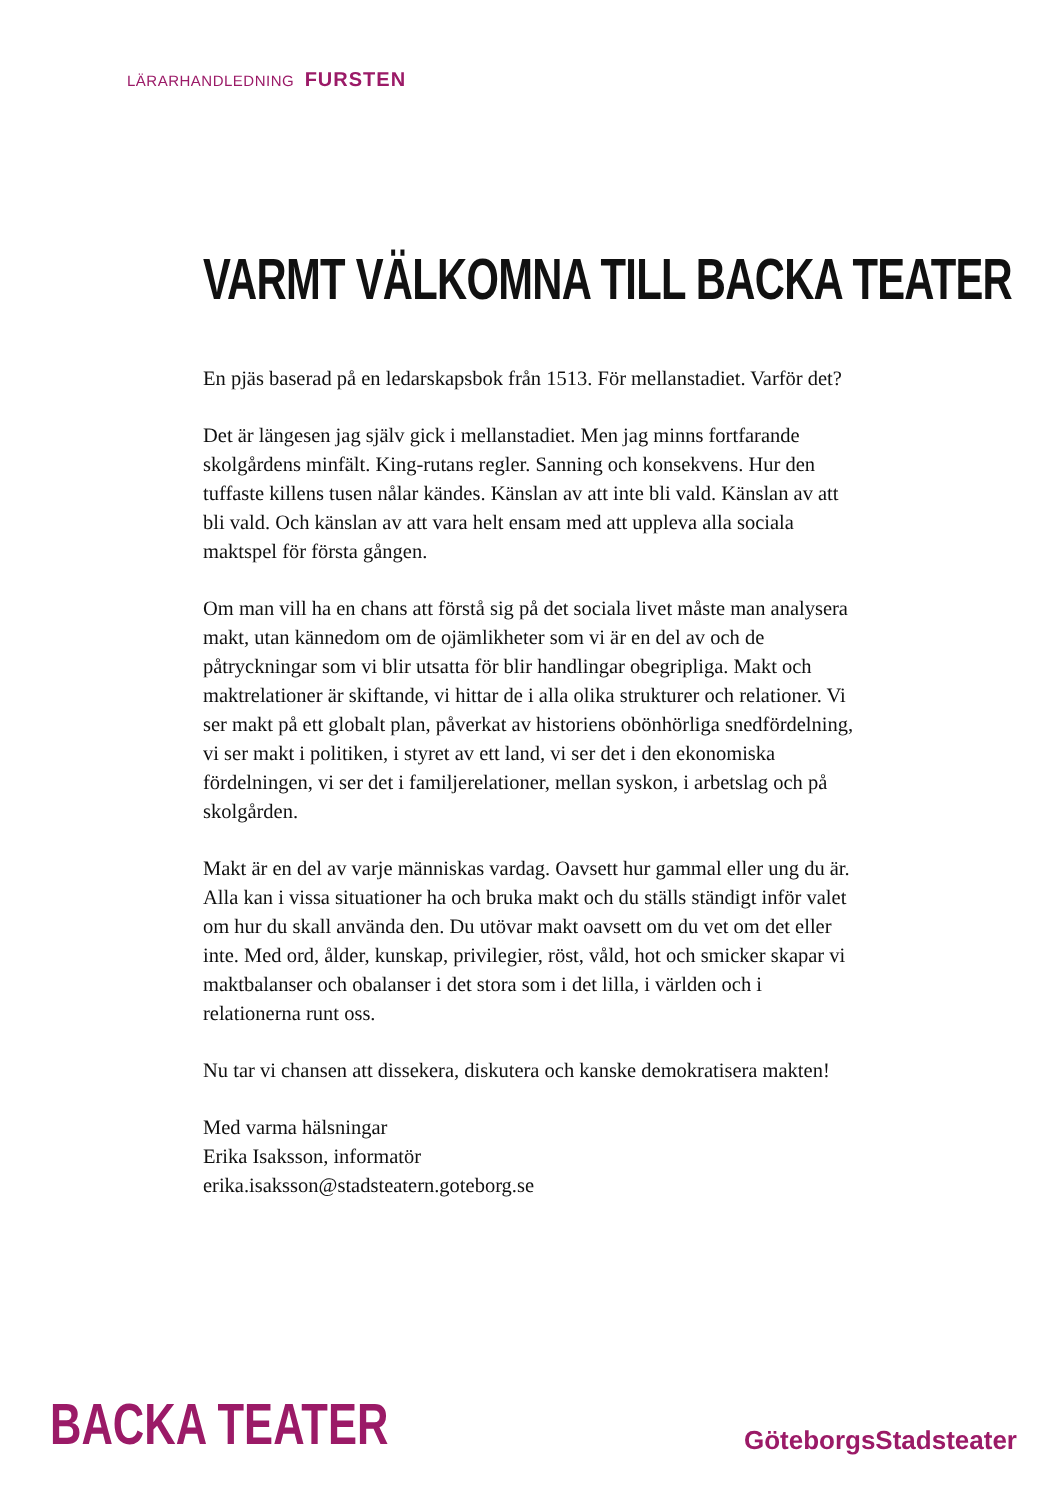LÄRARHANDLEDNING FURSTEN
VARMT VÄLKOMNA TILL BACKA TEATER
En pjäs baserad på en ledarskapsbok från 1513. För mellanstadiet. Varför det?
Det är längesen jag själv gick i mellanstadiet. Men jag minns fortfarande skolgårdens minfält. King-rutans regler. Sanning och konsekvens. Hur den tuffaste killens tusen nålar kändes. Känslan av att inte bli vald. Känslan av att bli vald. Och känslan av att vara helt ensam med att uppleva alla sociala maktspel för första gången.
Om man vill ha en chans att förstå sig på det sociala livet måste man analysera makt, utan kännedom om de ojämlikheter som vi är en del av och de påtryckningar som vi blir utsatta för blir handlingar obegripliga. Makt och maktrelationer är skiftande, vi hittar de i alla olika strukturer och relationer. Vi ser makt på ett globalt plan, påverkat av historiens obönhörliga snedfördelning, vi ser makt i politiken, i styret av ett land, vi ser det i den ekonomiska fördelningen, vi ser det i familjerelationer, mellan syskon, i arbetslag och på skolgården.
Makt är en del av varje människas vardag. Oavsett hur gammal eller ung du är. Alla kan i vissa situationer ha och bruka makt och du ställs ständigt inför valet om hur du skall använda den. Du utövar makt oavsett om du vet om det eller inte. Med ord, ålder, kunskap, privilegier, röst, våld, hot och smicker skapar vi maktbalanser och obalanser i det stora som i det lilla, i världen och i relationerna runt oss.
Nu tar vi chansen att dissekera, diskutera och kanske demokratisera makten!
Med varma hälsningar
Erika Isaksson, informatör
erika.isaksson@stadsteatern.goteborg.se
BACKA TEATER GöteborgsStadsteater